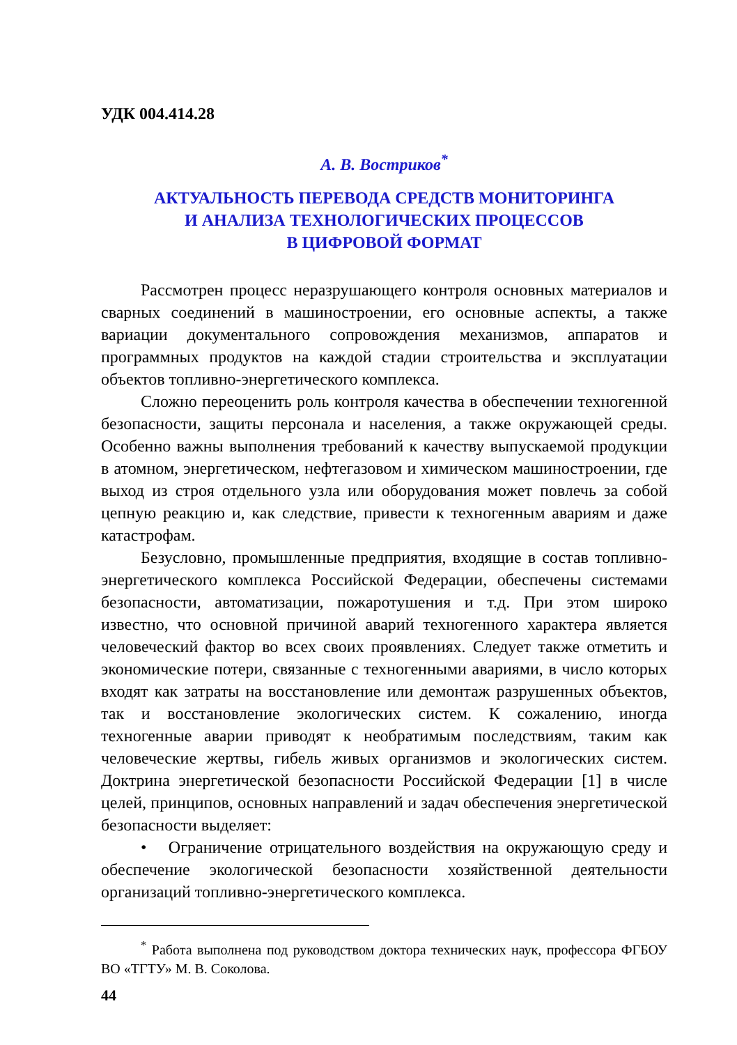УДК 004.414.28
А. В. Востриков<sup>*</sup>
АКТУАЛЬНОСТЬ ПЕРЕВОДА СРЕДСТВ МОНИТОРИНГА
И АНАЛИЗА ТЕХНОЛОГИЧЕСКИХ ПРОЦЕССОВ
В ЦИФРОВОЙ ФОРМАТ
Рассмотрен процесс неразрушающего контроля основных материалов и сварных соединений в машиностроении, его основные аспекты, а также вариации документального сопровождения механизмов, аппаратов и программных продуктов на каждой стадии строительства и эксплуатации объектов топливно-энергетического комплекса.
Сложно переоценить роль контроля качества в обеспечении техногенной безопасности, защиты персонала и населения, а также окружающей среды. Особенно важны выполнения требований к качеству выпускаемой продукции в атомном, энергетическом, нефтегазовом и химическом машиностроении, где выход из строя отдельного узла или оборудования может повлечь за собой цепную реакцию и, как следствие, привести к техногенным авариям и даже катастрофам.
Безусловно, промышленные предприятия, входящие в состав топливно-энергетического комплекса Российской Федерации, обеспечены системами безопасности, автоматизации, пожаротушения и т.д. При этом широко известно, что основной причиной аварий техногенного характера является человеческий фактор во всех своих проявлениях. Следует также отметить и экономические потери, связанные с техногенными авариями, в число которых входят как затраты на восстановление или демонтаж разрушенных объектов, так и восстановление экологических систем. К сожалению, иногда техногенные аварии приводят к необратимым последствиям, таким как человеческие жертвы, гибель живых организмов и экологических систем. Доктрина энергетической безопасности Российской Федерации [1] в числе целей, принципов, основных направлений и задач обеспечения энергетической безопасности выделяет:
• Ограничение отрицательного воздействия на окружающую среду и обеспечение экологической безопасности хозяйственной деятельности организаций топливно-энергетического комплекса.
<sup>*</sup> Работа выполнена под руководством доктора технических наук, профессора ФГБОУ ВО «ТГТУ» М. В. Соколова.
44